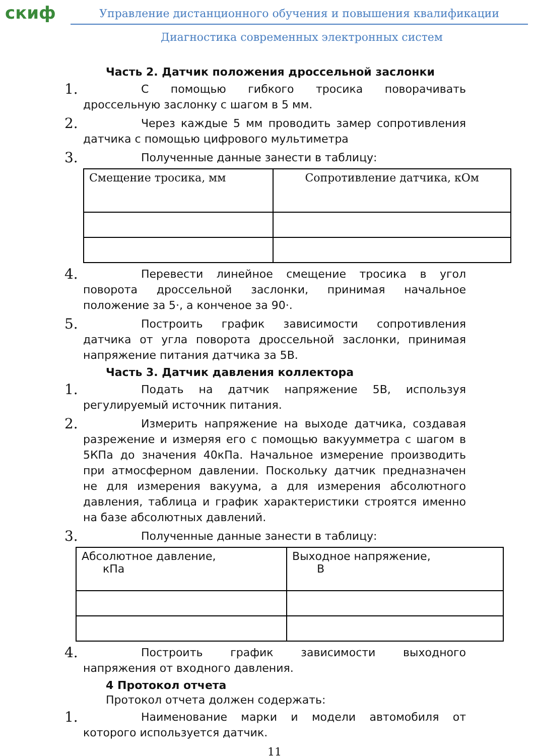скиф
Управление дистанционного обучения и повышения квалификации
Диагностика современных электронных систем
Часть 2. Датчик положения дроссельной заслонки
1.
С помощью гибкого тросика поворачивать дроссельную заслонку с шагом в 5 мм.
2.
Через каждые 5 мм проводить замер сопротивления датчика с помощью цифрового мультиметра
3.
Полученные данные занести в таблицу:
| Смещение тросика, мм | Сопротивление датчика, кОм |
4.
Перевести линейное смещение тросика в угол поворота дроссельной заслонки, принимая начальное положение за 5·, а конченое за 90·.
5.
Построить график зависимости сопротивления датчика от угла поворота дроссельной заслонки, принимая напряжение питания датчика за 5В.
Часть 3. Датчик давления коллектора
1.
Подать на датчик напряжение 5В, используя регулируемый источник питания.
2.
Измерить напряжение на выходе датчика, создавая разрежение и измеряя его с помощью вакуумметра с шагом в 5КПа до значения 40кПа. Начальное измерение производить при атмосферном давлении. Поскольку датчик предназначен не для измерения вакуума, а для измерения абсолютного давления, таблица и график характеристики строятся именно на базе абсолютных давлений.
3.
Полученные данные занести в таблицу:
| Абсолютное давление, кПа | Выходное напряжение, В |
4.
Построить график зависимости выходного напряжения от входного давления.
4 Протокол отчета
Протокол отчета должен содержать:
1.
Наименование марки и модели автомобиля от которого используется датчик.
11